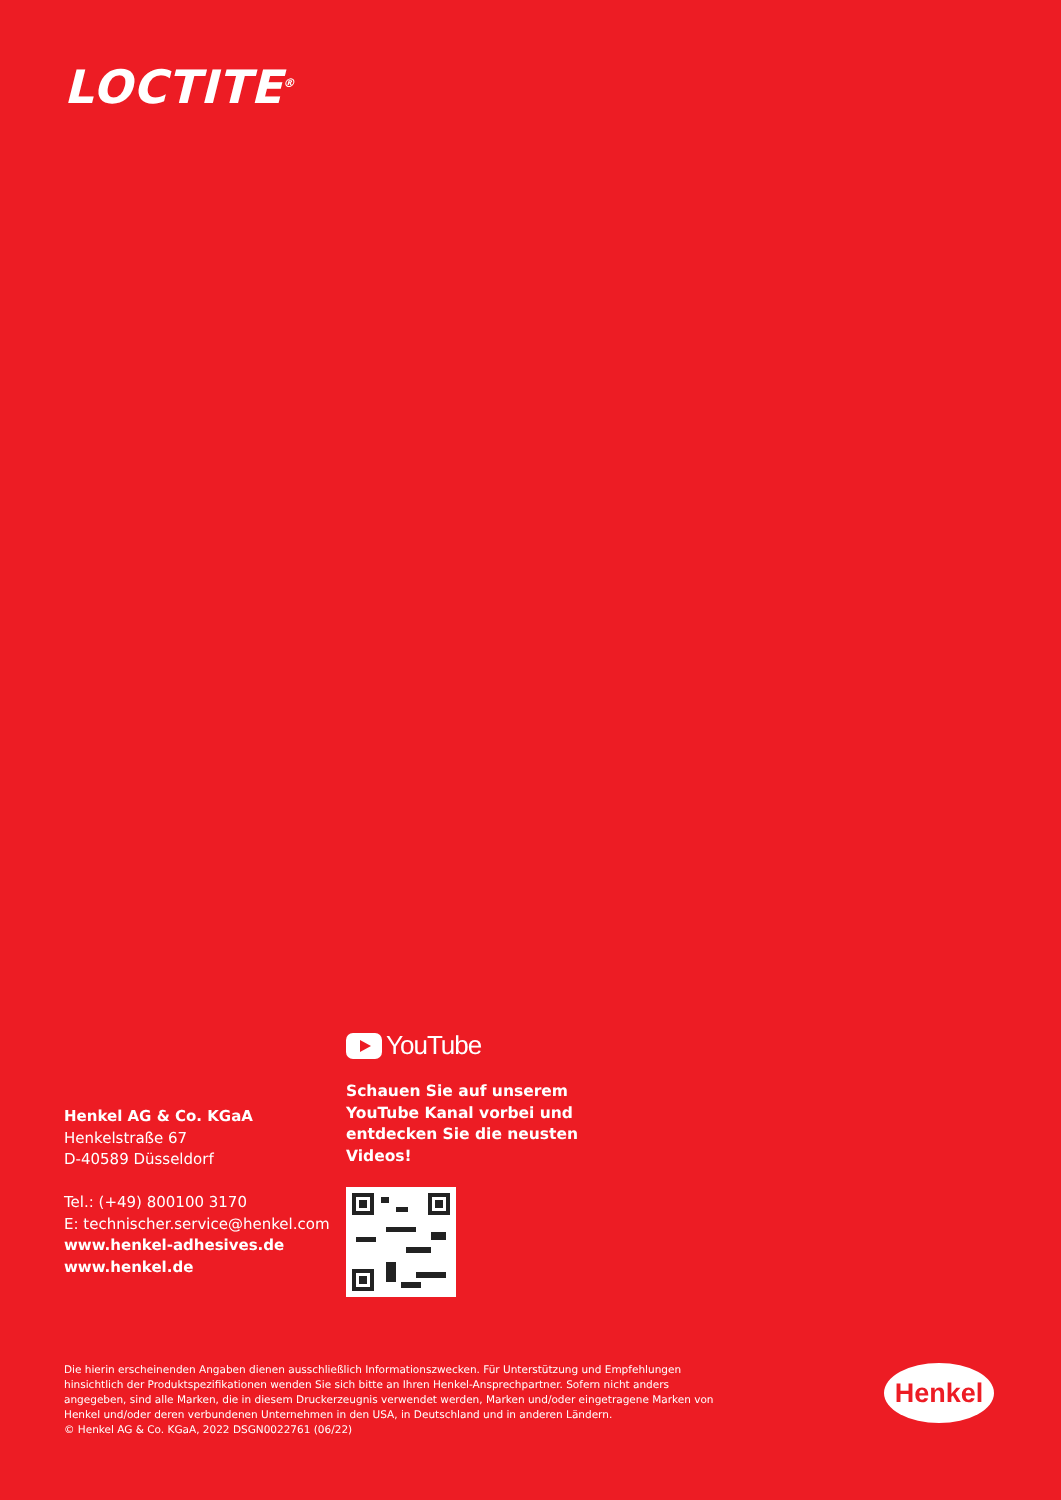LOCTITE<sup>®</sup>
Henkel AG & Co. KGaA
Henkelstraße 67
D-40589 Düsseldorf
Tel.: (+49) 800100 3170
E: technischer.service@henkel.com
www.henkel-adhesives.de
www.henkel.de
YouTube
Schauen Sie auf unserem YouTube Kanal vorbei und entdecken Sie die neusten Videos!
Die hierin erscheinenden Angaben dienen ausschließlich Informationszwecken. Für Unterstützung und Empfehlungen hinsichtlich der Produktspezifikationen wenden Sie sich bitte an Ihren Henkel-Ansprechpartner. Sofern nicht anders angegeben, sind alle Marken, die in diesem Druckerzeugnis verwendet werden, Marken und/oder eingetragene Marken von Henkel und/oder deren verbundenen Unternehmen in den USA, in Deutschland und in anderen Ländern.
© Henkel AG & Co. KGaA, 2022 DSGN0022761 (06/22)
Henkel